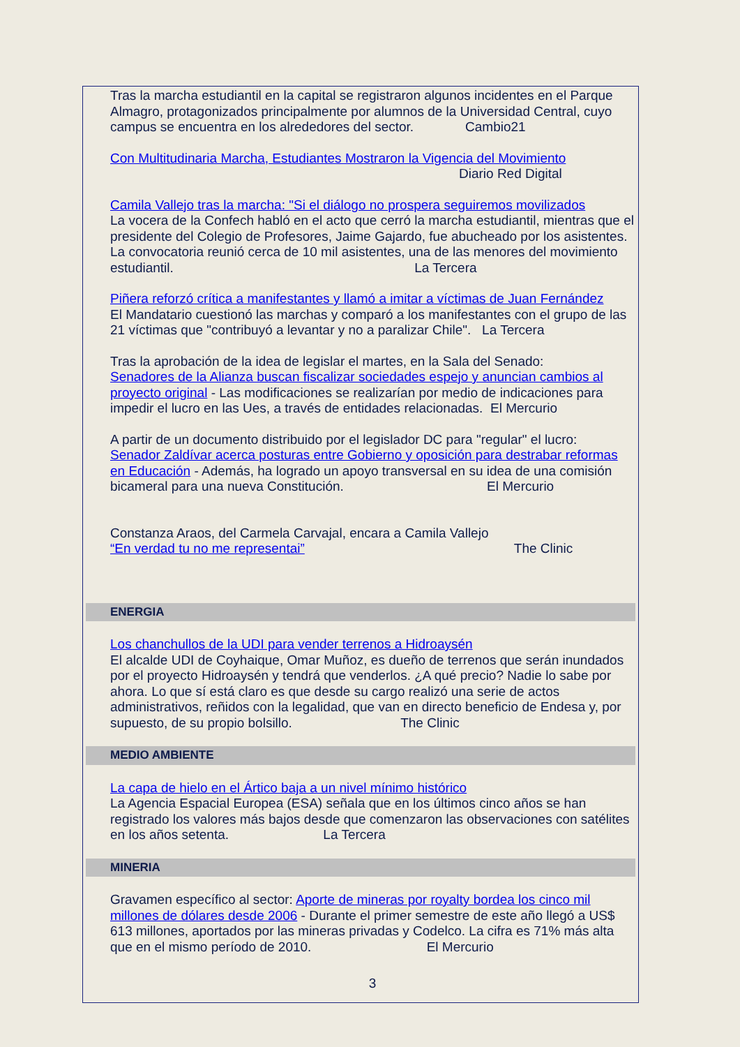Tras la marcha estudiantil en la capital se registraron algunos incidentes en el Parque Almagro, protagonizados principalmente por alumnos de la Universidad Central, cuyo campus se encuentra en los alrededores del sector. Cambio21
Con Multitudinaria Marcha, Estudiantes Mostraron la Vigencia del Movimiento
Diario Red Digital
Camila Vallejo tras la marcha: "Si el diálogo no prospera seguiremos movilizados
La vocera de la Confech habló en el acto que cerró la marcha estudiantil, mientras que el presidente del Colegio de Profesores, Jaime Gajardo, fue abucheado por los asistentes. La convocatoria reunió cerca de 10 mil asistentes, una de las menores del movimiento estudiantil. La Tercera
Piñera reforzó crítica a manifestantes y llamó a imitar a víctimas de Juan Fernández
El Mandatario cuestionó las marchas y comparó a los manifestantes con el grupo de las 21 víctimas que "contribuyó a levantar y no a paralizar Chile". La Tercera
Tras la aprobación de la idea de legislar el martes, en la Sala del Senado:
Senadores de la Alianza buscan fiscalizar sociedades espejo y anuncian cambios al proyecto original - Las modificaciones se realizarían por medio de indicaciones para impedir el lucro en las Ues, a través de entidades relacionadas. El Mercurio
A partir de un documento distribuido por el legislador DC para "regular" el lucro:
Senador Zaldívar acerca posturas entre Gobierno y oposición para destrabar reformas en Educación - Además, ha logrado un apoyo transversal en su idea de una comisión bicameral para una nueva Constitución. El Mercurio
Constanza Araos, del Carmela Carvajal, encara a Camila Vallejo
“En verdad tu no me representai” The Clinic
ENERGIA
Los chanchullos de la UDI para vender terrenos a Hidroaysén
El alcalde UDI de Coyhaique, Omar Muñoz, es dueño de terrenos que serán inundados por el proyecto Hidroaysén y tendrá que venderlos. ¿A qué precio? Nadie lo sabe por ahora. Lo que sí está claro es que desde su cargo realizó una serie de actos administrativos, reñidos con la legalidad, que van en directo beneficio de Endesa y, por supuesto, de su propio bolsillo. The Clinic
MEDIO AMBIENTE
La capa de hielo en el Ártico baja a un nivel mínimo histórico
La Agencia Espacial Europea (ESA) señala que en los últimos cinco años se han registrado los valores más bajos desde que comenzaron las observaciones con satélites en los años setenta. La Tercera
MINERIA
Gravamen específico al sector: Aporte de mineras por royalty bordea los cinco mil millones de dólares desde 2006 - Durante el primer semestre de este año llegó a US$ 613 millones, aportados por las mineras privadas y Codelco. La cifra es 71% más alta que en el mismo período de 2010. El Mercurio
3